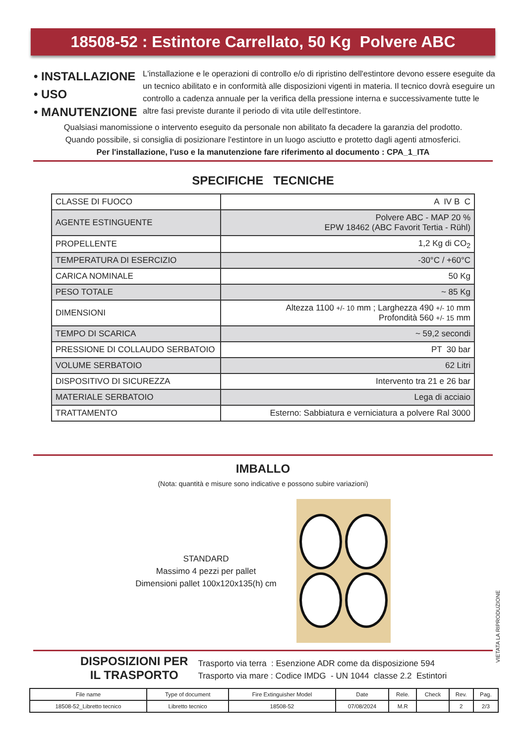18508-52 : Estintore Carrellato, 50 Kg Polvere ABC
• INSTALLAZIONE
• USO
• MANUTENZIONE
L'installazione e le operazioni di controllo e/o di ripristino dell'estintore devono essere eseguite da un tecnico abilitato e in conformità alle disposizioni vigenti in materia. Il tecnico dovrà eseguire un controllo a cadenza annuale per la verifica della pressione interna e successivamente tutte le altre fasi previste durante il periodo di vita utile dell'estintore.
Qualsiasi manomissione o intervento eseguito da personale non abilitato fa decadere la garanzia del prodotto.
Quando possibile, si consiglia di posizionare l'estintore in un luogo asciutto e protetto dagli agenti atmosferici.
Per l'installazione, l'uso e la manutenzione fare riferimento al documento : CPA_1_ITA
SPECIFICHE TECNICHE
| CLASSE DI FUOCO | A IV B C |
| AGENTE ESTINGUENTE | Polvere ABC - MAP 20 % EPW 18462 (ABC Favorit Tertia - Rühl) |
| PROPELLENTE | 1,2 Kg di CO<sub>2</sub> |
| TEMPERATURA DI ESERCIZIO | -30°C / +60°C |
| CARICA NOMINALE | 50 Kg |
| PESO TOTALE | ~ 85 Kg |
| DIMENSIONI | Altezza 1100 +/- 10 mm ; Larghezza 490 +/- 10 mm Profondità 560 +/- 15 mm |
| TEMPO DI SCARICA | ~ 59,2 secondi |
| PRESSIONE DI COLLAUDO SERBATOIO | PT 30 bar |
| VOLUME SERBATOIO | 62 Litri |
| DISPOSITIVO DI SICUREZZA | Intervento tra 21 e 26 bar |
| MATERIALE SERBATOIO | Lega di acciaio |
| TRATTAMENTO | Esterno: Sabbiatura e verniciatura a polvere Ral 3000 |
IMBALLO
(Nota: quantità e misure sono indicative e possono subire variazioni)
STANDARD
Massimo 4 pezzi per pallet
Dimensioni pallet 100x120x135(h) cm
VIETATA LA RIPRODUZIONE
DISPOSIZIONI PER
IL TRASPORTO
Trasporto via terra : Esenzione ADR come da disposizione 594
Trasporto via mare : Codice IMDG - UN 1044 classe 2.2 Estintori
| File name | Type of document | Fire Extinguisher Model | Date | Rele. | Check | Rev. | Pag. |
| 18508-52_Libretto tecnico | Libretto tecnico | 18508-52 | 07/08/2024 | M.R | | 2 | 2/3 |